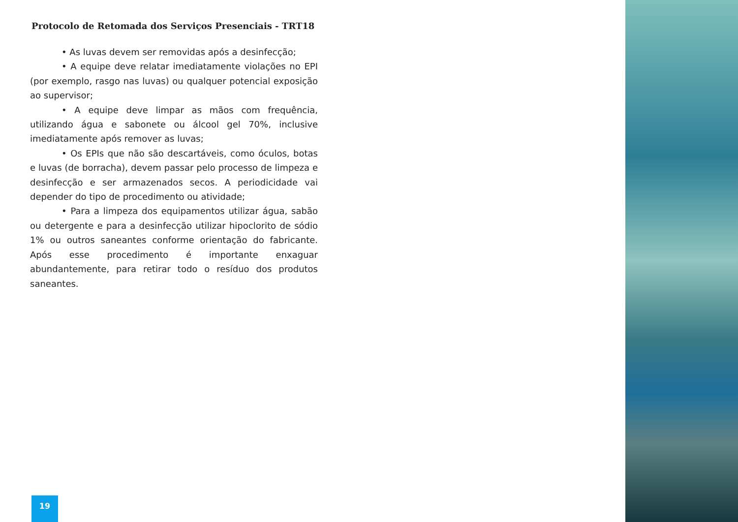Protocolo de Retomada dos Serviços Presenciais - TRT18
• As luvas devem ser removidas após a desinfecção;
• A equipe deve relatar imediatamente violações no EPI (por exemplo, rasgo nas luvas) ou qualquer potencial exposição ao supervisor;
• A equipe deve limpar as mãos com frequência, utilizando água e sabonete ou álcool gel 70%, inclusive imediatamente após remover as luvas;
• Os EPIs que não são descartáveis, como óculos, botas e luvas (de borracha), devem passar pelo processo de limpeza e desinfecção e ser armazenados secos. A periodicidade vai depender do tipo de procedimento ou atividade;
• Para a limpeza dos equipamentos utilizar água, sabão ou detergente e para a desinfecção utilizar hipoclorito de sódio 1% ou outros saneantes conforme orientação do fabricante. Após esse procedimento é importante enxaguar abundantemente, para retirar todo o resíduo dos produtos saneantes.
19